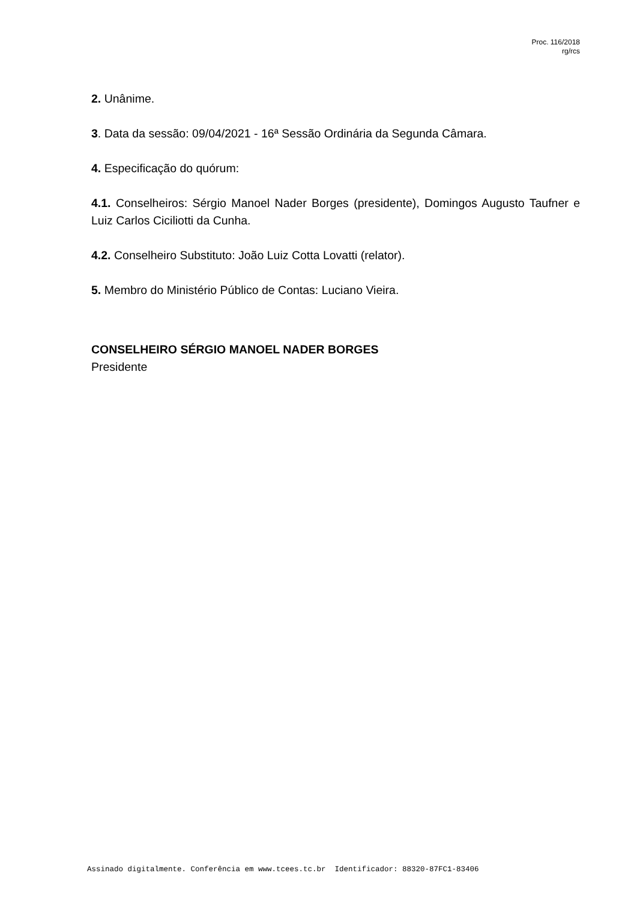Proc. 116/2018
rg/rcs
2. Unânime.
3. Data da sessão: 09/04/2021 - 16ª Sessão Ordinária da Segunda Câmara.
4. Especificação do quórum:
4.1. Conselheiros: Sérgio Manoel Nader Borges (presidente), Domingos Augusto Taufner e Luiz Carlos Ciciliotti da Cunha.
4.2. Conselheiro Substituto: João Luiz Cotta Lovatti (relator).
5. Membro do Ministério Público de Contas: Luciano Vieira.
CONSELHEIRO SÉRGIO MANOEL NADER BORGES
Presidente
Assinado digitalmente. Conferência em www.tcees.tc.br Identificador: 88320-87FC1-83406